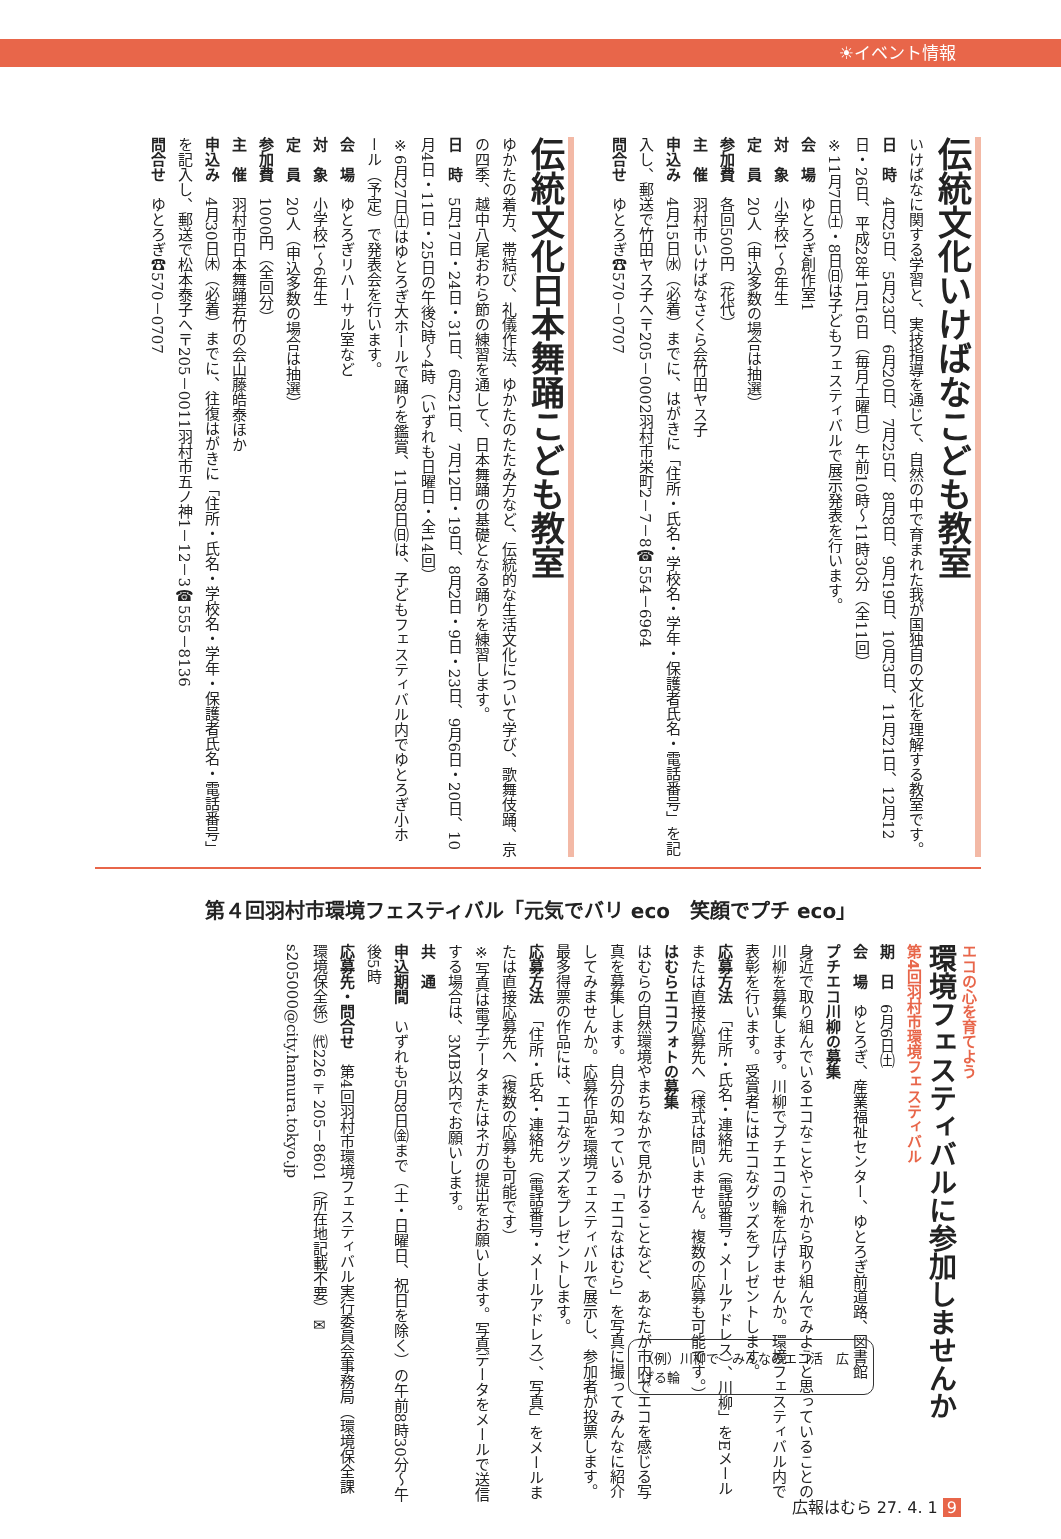☀イベント情報
伝統文化いけばなこども教室
いけばなに関する学習と、実技指導を通じて、自然の中で育まれた我が国独自の文化を理解する教室です。
日　時　4月25日、5月23日、6月20日、7月25日、8月8日、9月19日、10月3日、11月21日、12月12日・26日、平成28年1月16日（毎月土曜日）午前10時～11時30分（全11回）
※11月7日㈯・8日㈰は子どもフェスティバルで展示発表を行います。
会　場　ゆとろぎ創作室1
対　象　小学校1～6年生
定　員　20人（申込多数の場合は抽選）
参加費　各回500円（花代）
主　催　羽村市いけばなさくら会竹田ヤス子
申込み　4月15日㈬（必着）までに、はがきに「住所・氏名・学校名・学年・保護者氏名・電話番号」を記入し、郵送で竹田ヤス子へ〒205－0002羽村市栄町2－7－8☎554－6964
問合せ　ゆとろぎ☎570－0707
伝統文化日本舞踊こども教室
ゆかたの着方、帯結び、礼儀作法、ゆかたのたたみ方など、伝統的な生活文化について学び、歌舞伎踊、京の四季、越中八尾おわら節の練習を通して、日本舞踊の基礎となる踊りを練習します。
日　時　5月17日・24日・31日、6月21日、7月12日・19日、8月2日・9日・23日、9月6日・20日、10月4日・11日・25日の午後2時～4時（いずれも日曜日・全14回）
※6月27日㈯はゆとろぎ大ホールで踊りを鑑賞、11月8日㈰は、子どもフェスティバル内でゆとろぎ小ホール（予定）で発表会を行います。
会　場　ゆとろぎリハーサル室など
対　象　小学校1～6年生
定　員　20人（申込多数の場合は抽選）
参加費　1000円（全回分）
主　催　羽村市日本舞踊若竹の会山藤皓泰ほか
申込み　4月30日㈭（必着）までに、往復はがきに「住所・氏名・学校名・学年・保護者氏名・電話番号」を記入し、郵送で松本泰子へ〒205－0011羽村市五ノ神1－12－3☎555－8136
問合せ　ゆとろぎ☎570－0707
第４回羽村市環境フェスティバル「元気でバリ eco　笑顔でプチ eco」
エコの心を育てよう
環境フェスティバルに参加しませんか
第4回羽村市環境フェスティバル
期　日　6月6日㈯
会　場　ゆとろぎ、産業福祉センター、ゆとろぎ前道路、図書館
プチエコ川柳の募集
身近で取り組んでいるエコなことやこれから取り組んでみようと思っていることの川柳を募集します。川柳でプチエコの輪を広げませんか。環境フェスティバル内で表彰を行います。受賞者にはエコなグッズをプレゼントします。
応募方法　「住所・氏名・連絡先（電話番号・メールアドレス）、川柳」をEメールまたは直接応募先へ（様式は問いません。複数の応募も可能です。）
はむらエコフォトの募集
はむらの自然環境やまちなかで見かけることなど、あなたが市内でエコを感じる写真を募集します。自分の知っている「エコなはむら」を写真に撮ってみんなに紹介してみませんか。応募作品を環境フェスティバルで展示し、参加者が投票します。最多得票の作品には、エコなグッズをプレゼントします。
応募方法　「住所・氏名・連絡先（電話番号・メールアドレス）、写真」をメールまたは直接応募先へ（複数の応募も可能です）
※写真は電子データまたはネガの提出をお願いします。写真データをメールで送信する場合は、3MB以内でお願いします。
共　通
申込期間　いずれも5月8日㈮まで（土・日曜日、祝日を除く）の午前8時30分～午後5時
応募先・問合せ　第4回羽村市環境フェスティバル実行委員会事務局（環境保全課環境保全係）㈹226〒205－8601（所在地記載不要）✉s205000@city.hamura.tokyo.jp
（例）川柳で　みんなのエコ活　広げる輪
広報はむら 27. 4. 1 9